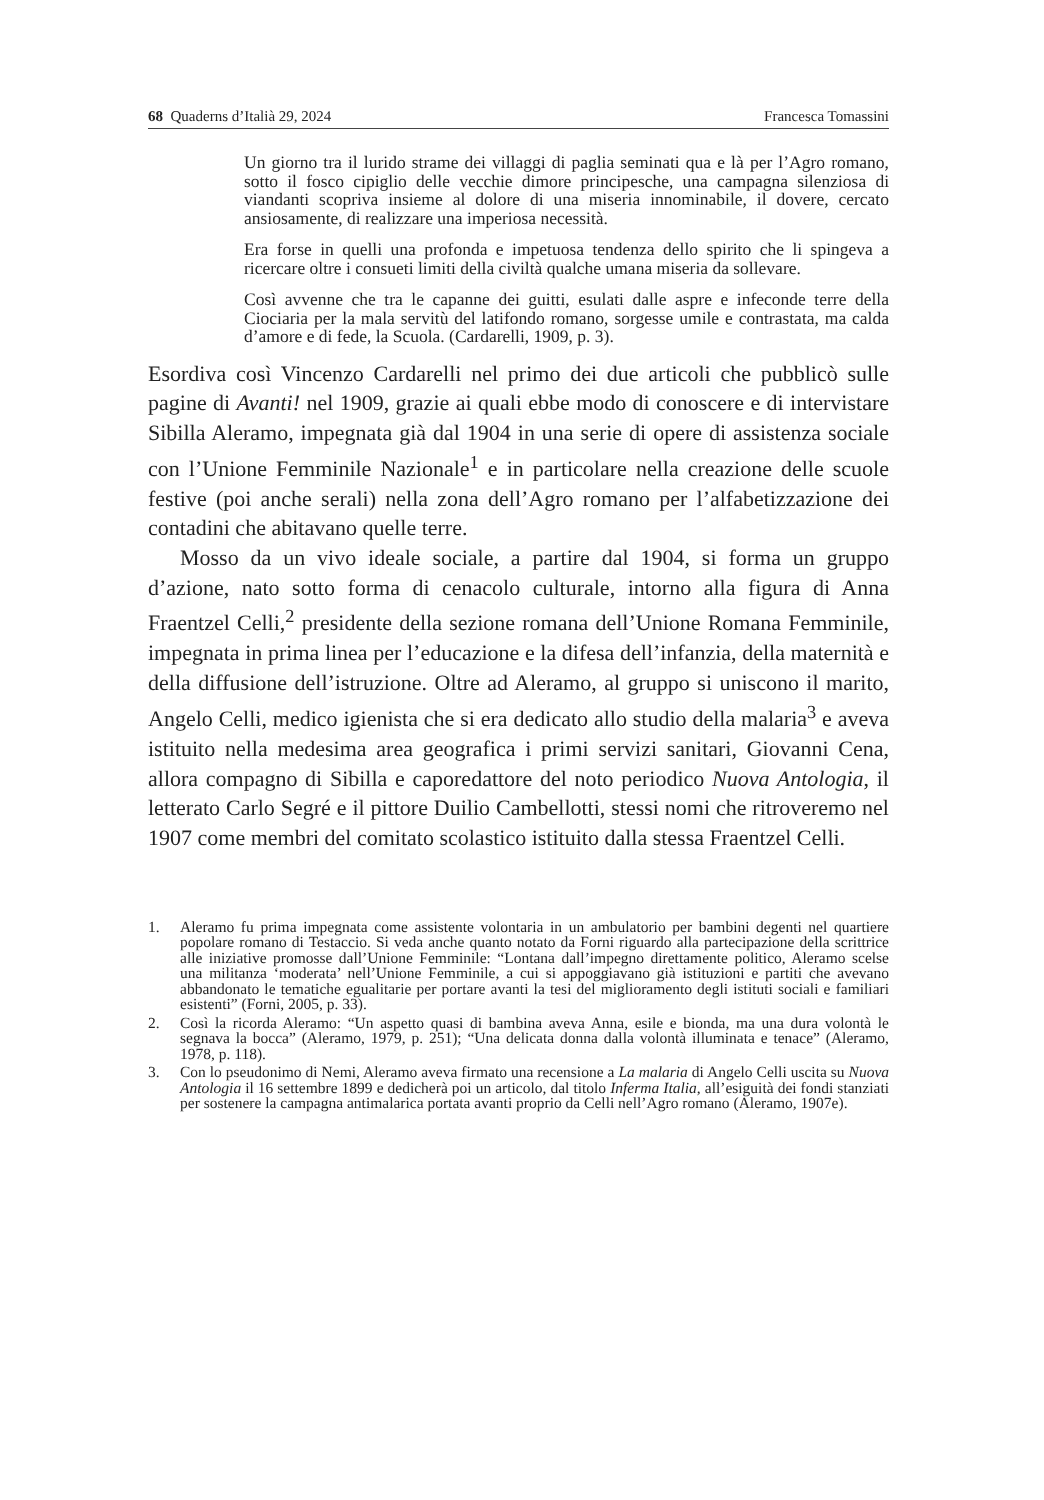68 Quaderns d’Italià 29, 2024 Francesca Tomassini
Un giorno tra il lurido strame dei villaggi di paglia seminati qua e là per l’Agro romano, sotto il fosco cipiglio delle vecchie dimore principesche, una campagna silenziosa di viandanti scopriva insieme al dolore di una miseria innominabile, il dovere, cercato ansiosamente, di realizzare una imperiosa necessità.
Era forse in quelli una profonda e impetuosa tendenza dello spirito che li spingeva a ricercare oltre i consueti limiti della civiltà qualche umana miseria da sollevare.
Così avvenne che tra le capanne dei guitti, esulati dalle aspre e infeconde terre della Ciociaria per la mala servitù del latifondo romano, sorgesse umile e contrastata, ma calda d’amore e di fede, la Scuola. (Cardarelli, 1909, p. 3).
Esordiva così Vincenzo Cardarelli nel primo dei due articoli che pubblicò sulle pagine di Avanti! nel 1909, grazie ai quali ebbe modo di conoscere e di intervistare Sibilla Aleramo, impegnata già dal 1904 in una serie di opere di assistenza sociale con l’Unione Femminile Nazionale<sup>1</sup> e in particolare nella creazione delle scuole festive (poi anche serali) nella zona dell’Agro romano per l’alfabetizzazione dei contadini che abitavano quelle terre.
Mosso da un vivo ideale sociale, a partire dal 1904, si forma un gruppo d’azione, nato sotto forma di cenacolo culturale, intorno alla figura di Anna Fraentzel Celli,<sup>2</sup> presidente della sezione romana dell’Unione Romana Femminile, impegnata in prima linea per l’educazione e la difesa dell’infanzia, della maternità e della diffusione dell’istruzione. Oltre ad Aleramo, al gruppo si uniscono il marito, Angelo Celli, medico igienista che si era dedicato allo studio della malaria<sup>3</sup> e aveva istituito nella medesima area geografica i primi servizi sanitari, Giovanni Cena, allora compagno di Sibilla e caporedattore del noto periodico Nuova Antologia, il letterato Carlo Segré e il pittore Duilio Cambellotti, stessi nomi che ritroveremo nel 1907 come membri del comitato scolastico istituito dalla stessa Fraentzel Celli.
1. Aleramo fu prima impegnata come assistente volontaria in un ambulatorio per bambini degenti nel quartiere popolare romano di Testaccio. Si veda anche quanto notato da Forni riguardo alla partecipazione della scrittrice alle iniziative promosse dall’Unione Femminile: “Lontana dall’impegno direttamente politico, Aleramo scelse una militanza ‘moderata’ nell’Unione Femminile, a cui si appoggiavano già istituzioni e partiti che avevano abbandonato le tematiche egualitarie per portare avanti la tesi del miglioramento degli istituti sociali e familiari esistenti” (Forni, 2005, p. 33).
2. Così la ricorda Aleramo: “Un aspetto quasi di bambina aveva Anna, esile e bionda, ma una dura volontà le segnava la bocca” (Aleramo, 1979, p. 251); “Una delicata donna dalla volontà illuminata e tenace” (Aleramo, 1978, p. 118).
3. Con lo pseudonimo di Nemi, Aleramo aveva firmato una recensione a La malaria di Angelo Celli uscita su Nuova Antologia il 16 settembre 1899 e dedicherà poi un articolo, dal titolo Inferma Italia, all’esiguità dei fondi stanziati per sostenere la campagna antimalarica portata avanti proprio da Celli nell’Agro romano (Aleramo, 1907e).